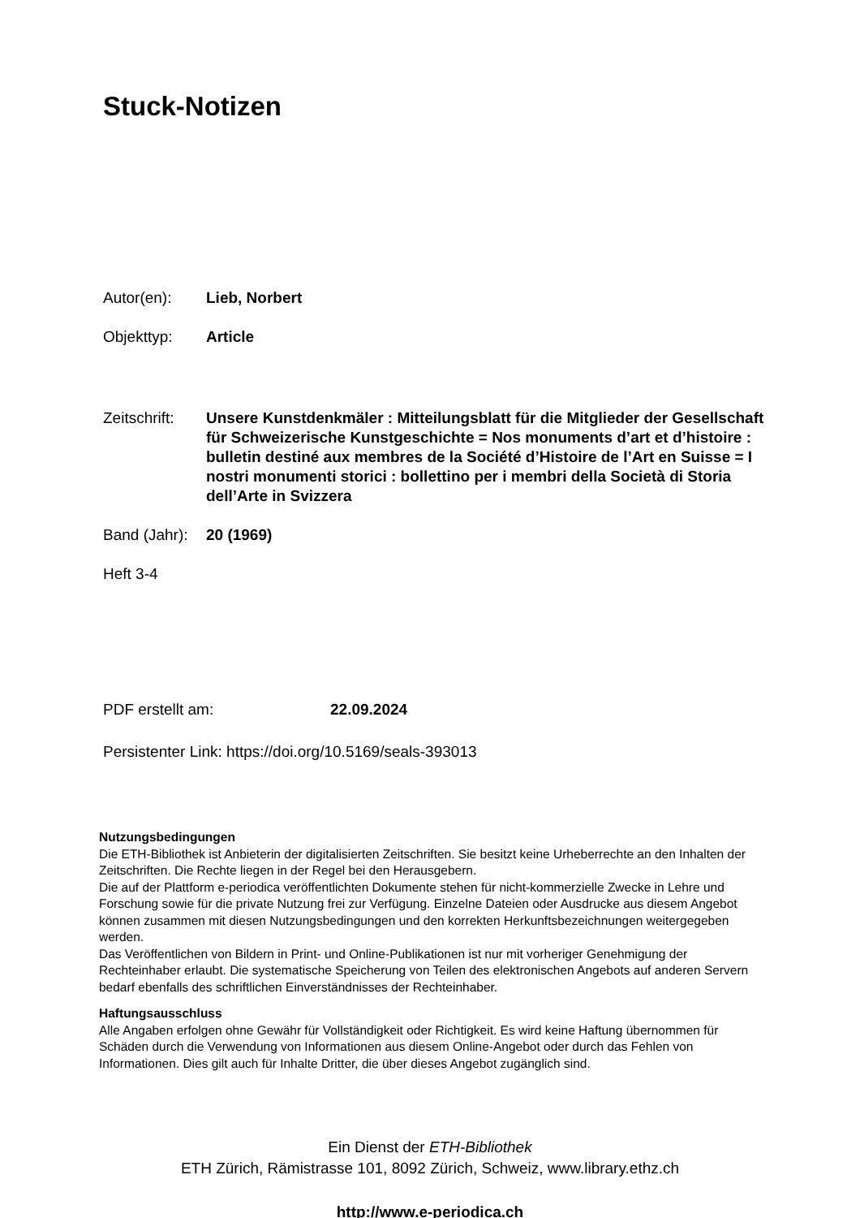Stuck-Notizen
Autor(en): Lieb, Norbert
Objekttyp: Article
Zeitschrift: Unsere Kunstdenkmäler : Mitteilungsblatt für die Mitglieder der Gesellschaft für Schweizerische Kunstgeschichte = Nos monuments d’art et d’histoire : bulletin destiné aux membres de la Société d’Histoire de l’Art en Suisse = I nostri monumenti storici : bollettino per i membri della Società di Storia dell’Arte in Svizzera
Band (Jahr): 20 (1969)
Heft 3-4
PDF erstellt am: 22.09.2024
Persistenter Link: https://doi.org/10.5169/seals-393013
Nutzungsbedingungen
Die ETH-Bibliothek ist Anbieterin der digitalisierten Zeitschriften. Sie besitzt keine Urheberrechte an den Inhalten der Zeitschriften. Die Rechte liegen in der Regel bei den Herausgebern.
Die auf der Plattform e-periodica veröffentlichten Dokumente stehen für nicht-kommerzielle Zwecke in Lehre und Forschung sowie für die private Nutzung frei zur Verfügung. Einzelne Dateien oder Ausdrucke aus diesem Angebot können zusammen mit diesen Nutzungsbedingungen und den korrekten Herkunftsbezeichnungen weitergegeben werden.
Das Veröffentlichen von Bildern in Print- und Online-Publikationen ist nur mit vorheriger Genehmigung der Rechteinhaber erlaubt. Die systematische Speicherung von Teilen des elektronischen Angebots auf anderen Servern bedarf ebenfalls des schriftlichen Einverständnisses der Rechteinhaber.
Haftungsausschluss
Alle Angaben erfolgen ohne Gewähr für Vollständigkeit oder Richtigkeit. Es wird keine Haftung übernommen für Schäden durch die Verwendung von Informationen aus diesem Online-Angebot oder durch das Fehlen von Informationen. Dies gilt auch für Inhalte Dritter, die über dieses Angebot zugänglich sind.
Ein Dienst der ETH-Bibliothek
ETH Zürich, Rämistrasse 101, 8092 Zürich, Schweiz, www.library.ethz.ch
http://www.e-periodica.ch